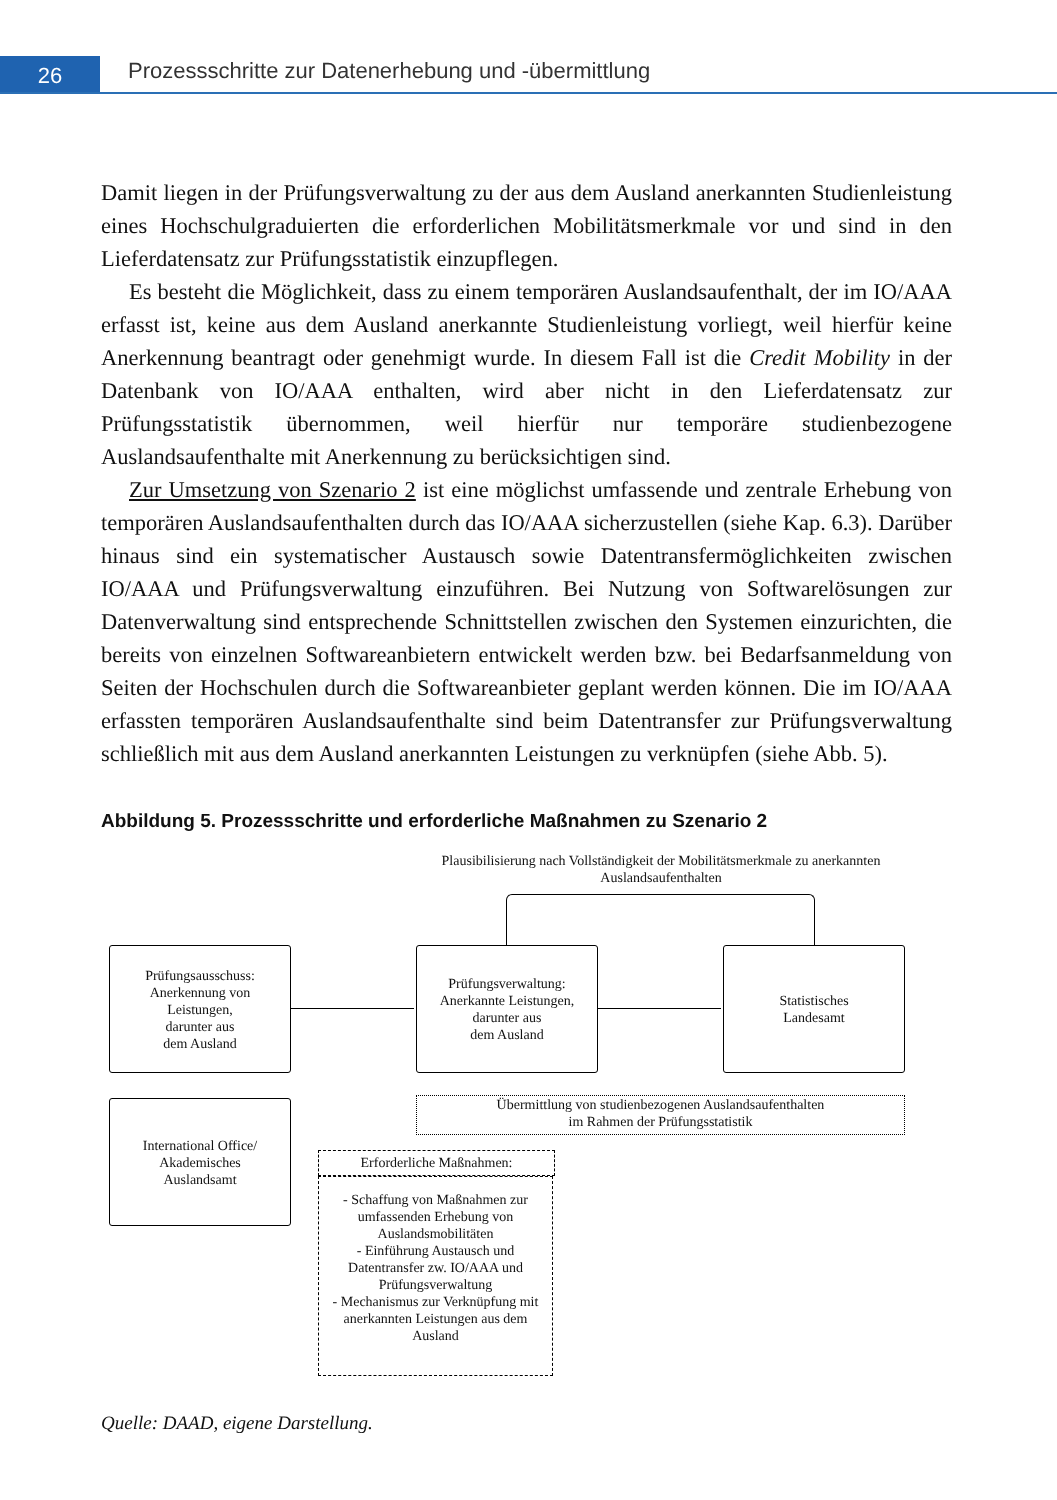26
Prozessschritte zur Datenerhebung und -übermittlung
Damit liegen in der Prüfungsverwaltung zu der aus dem Ausland anerkannten Studienleistung eines Hochschulgraduierten die erforderlichen Mobilitätsmerkmale vor und sind in den Lieferdatensatz zur Prüfungsstatistik einzupflegen.
Es besteht die Möglichkeit, dass zu einem temporären Auslandsaufenthalt, der im IO/AAA erfasst ist, keine aus dem Ausland anerkannte Studienleistung vorliegt, weil hierfür keine Anerkennung beantragt oder genehmigt wurde. In diesem Fall ist die Credit Mobility in der Datenbank von IO/AAA enthalten, wird aber nicht in den Lieferdatensatz zur Prüfungsstatistik übernommen, weil hierfür nur temporäre studienbezogene Auslandsaufenthalte mit Anerkennung zu berücksichtigen sind.
Zur Umsetzung von Szenario 2 ist eine möglichst umfassende und zentrale Erhebung von temporären Auslandsaufenthalten durch das IO/AAA sicherzustellen (siehe Kap. 6.3). Darüber hinaus sind ein systematischer Austausch sowie Datentransfermöglichkeiten zwischen IO/AAA und Prüfungsverwaltung einzuführen. Bei Nutzung von Softwarelösungen zur Datenverwaltung sind entsprechende Schnittstellen zwischen den Systemen einzurichten, die bereits von einzelnen Softwareanbietern entwickelt werden bzw. bei Bedarfsanmeldung von Seiten der Hochschulen durch die Softwareanbieter geplant werden können. Die im IO/AAA erfassten temporären Auslandsaufenthalte sind beim Datentransfer zur Prüfungsverwaltung schließlich mit aus dem Ausland anerkannten Leistungen zu verknüpfen (siehe Abb. 5).
Abbildung 5. Prozessschritte und erforderliche Maßnahmen zu Szenario 2
Plausibilisierung nach Vollständigkeit der Mobilitätsmerkmale zu anerkannten Auslandsaufenthalten
Prüfungsausschuss:
Anerkennung von
Leistungen,
darunter aus
dem Ausland
Prüfungsverwaltung:
Anerkannte Leistungen,
darunter aus
dem Ausland
Statistisches
Landesamt
Übermittlung von studienbezogenen Auslandsaufenthalten
im Rahmen der Prüfungsstatistik
International Office/
Akademisches
Auslandsamt
Erforderliche Maßnahmen:
- Schaffung von Maßnahmen zur umfassenden Erhebung von Auslandsmobilitäten
- Einführung Austausch und Datentransfer zw. IO/AAA und Prüfungsverwaltung
- Mechanismus zur Verknüpfung mit anerkannten Leistungen aus dem Ausland
Quelle: DAAD, eigene Darstellung.